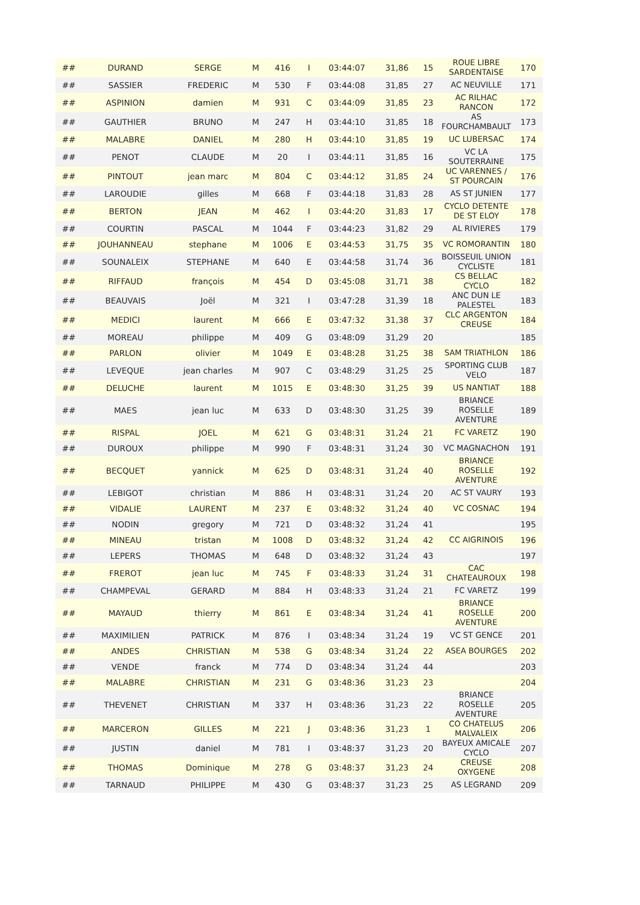| ## | DURAND | SERGE | M | 416 | I | 03:44:07 | 31,86 | 15 | ROUE LIBRE SARDENTAISE | 170 |
| ## | SASSIER | FREDERIC | M | 530 | F | 03:44:08 | 31,85 | 27 | AC NEUVILLE | 171 |
| ## | ASPINION | damien | M | 931 | C | 03:44:09 | 31,85 | 23 | AC RILHAC RANCON | 172 |
| ## | GAUTHIER | BRUNO | M | 247 | H | 03:44:10 | 31,85 | 18 | AS FOURCHAMBAULT | 173 |
| ## | MALABRE | DANIEL | M | 280 | H | 03:44:10 | 31,85 | 19 | UC LUBERSAC | 174 |
| ## | PENOT | CLAUDE | M | 20 | I | 03:44:11 | 31,85 | 16 | VC LA SOUTERRAINE | 175 |
| ## | PINTOUT | jean marc | M | 804 | C | 03:44:12 | 31,85 | 24 | UC VARENNES / ST POURCAIN | 176 |
| ## | LAROUDIE | gilles | M | 668 | F | 03:44:18 | 31,83 | 28 | AS ST JUNIEN | 177 |
| ## | BERTON | JEAN | M | 462 | I | 03:44:20 | 31,83 | 17 | CYCLO DETENTE DE ST ELOY | 178 |
| ## | COURTIN | PASCAL | M | 1044 | F | 03:44:23 | 31,82 | 29 | AL RIVIERES | 179 |
| ## | JOUHANNEAU | stephane | M | 1006 | E | 03:44:53 | 31,75 | 35 | VC ROMORANTIN | 180 |
| ## | SOUNALEIX | STEPHANE | M | 640 | E | 03:44:58 | 31,74 | 36 | BOISSEUIL UNION CYCLISTE | 181 |
| ## | RIFFAUD | françois | M | 454 | D | 03:45:08 | 31,71 | 38 | CS BELLAC CYCLO | 182 |
| ## | BEAUVAIS | Joël | M | 321 | I | 03:47:28 | 31,39 | 18 | ANC DUN LE PALESTEL | 183 |
| ## | MEDICI | laurent | M | 666 | E | 03:47:32 | 31,38 | 37 | CLC ARGENTON CREUSE | 184 |
| ## | MOREAU | philippe | M | 409 | G | 03:48:09 | 31,29 | 20 | | 185 |
| ## | PARLON | olivier | M | 1049 | E | 03:48:28 | 31,25 | 38 | SAM TRIATHLON | 186 |
| ## | LEVEQUE | jean charles | M | 907 | C | 03:48:29 | 31,25 | 25 | SPORTING CLUB VELO | 187 |
| ## | DELUCHE | laurent | M | 1015 | E | 03:48:30 | 31,25 | 39 | US NANTIAT | 188 |
| ## | MAES | jean luc | M | 633 | D | 03:48:30 | 31,25 | 39 | BRIANCE ROSELLE AVENTURE | 189 |
| ## | RISPAL | JOEL | M | 621 | G | 03:48:31 | 31,24 | 21 | FC VARETZ | 190 |
| ## | DUROUX | philippe | M | 990 | F | 03:48:31 | 31,24 | 30 | VC MAGNACHON | 191 |
| ## | BECQUET | yannick | M | 625 | D | 03:48:31 | 31,24 | 40 | BRIANCE ROSELLE AVENTURE | 192 |
| ## | LEBIGOT | christian | M | 886 | H | 03:48:31 | 31,24 | 20 | AC ST VAURY | 193 |
| ## | VIDALIE | LAURENT | M | 237 | E | 03:48:32 | 31,24 | 40 | VC COSNAC | 194 |
| ## | NODIN | gregory | M | 721 | D | 03:48:32 | 31,24 | 41 | | 195 |
| ## | MINEAU | tristan | M | 1008 | D | 03:48:32 | 31,24 | 42 | CC AIGRINOIS | 196 |
| ## | LEPERS | THOMAS | M | 648 | D | 03:48:32 | 31,24 | 43 | | 197 |
| ## | FREROT | jean luc | M | 745 | F | 03:48:33 | 31,24 | 31 | CAC CHATEAUROUX | 198 |
| ## | CHAMPEVAL | GERARD | M | 884 | H | 03:48:33 | 31,24 | 21 | FC VARETZ | 199 |
| ## | MAYAUD | thierry | M | 861 | E | 03:48:34 | 31,24 | 41 | BRIANCE ROSELLE AVENTURE | 200 |
| ## | MAXIMILIEN | PATRICK | M | 876 | I | 03:48:34 | 31,24 | 19 | VC ST GENCE | 201 |
| ## | ANDES | CHRISTIAN | M | 538 | G | 03:48:34 | 31,24 | 22 | ASEA BOURGES | 202 |
| ## | VENDE | franck | M | 774 | D | 03:48:34 | 31,24 | 44 | | 203 |
| ## | MALABRE | CHRISTIAN | M | 231 | G | 03:48:36 | 31,23 | 23 | | 204 |
| ## | THEVENET | CHRISTIAN | M | 337 | H | 03:48:36 | 31,23 | 22 | BRIANCE ROSELLE AVENTURE | 205 |
| ## | MARCERON | GILLES | M | 221 | J | 03:48:36 | 31,23 | 1 | CO CHATELUS MALVALEIX | 206 |
| ## | JUSTIN | daniel | M | 781 | I | 03:48:37 | 31,23 | 20 | BAYEUX AMICALE CYCLO | 207 |
| ## | THOMAS | Dominique | M | 278 | G | 03:48:37 | 31,23 | 24 | CREUSE OXYGENE | 208 |
| ## | TARNAUD | PHILIPPE | M | 430 | G | 03:48:37 | 31,23 | 25 | AS LEGRAND | 209 |